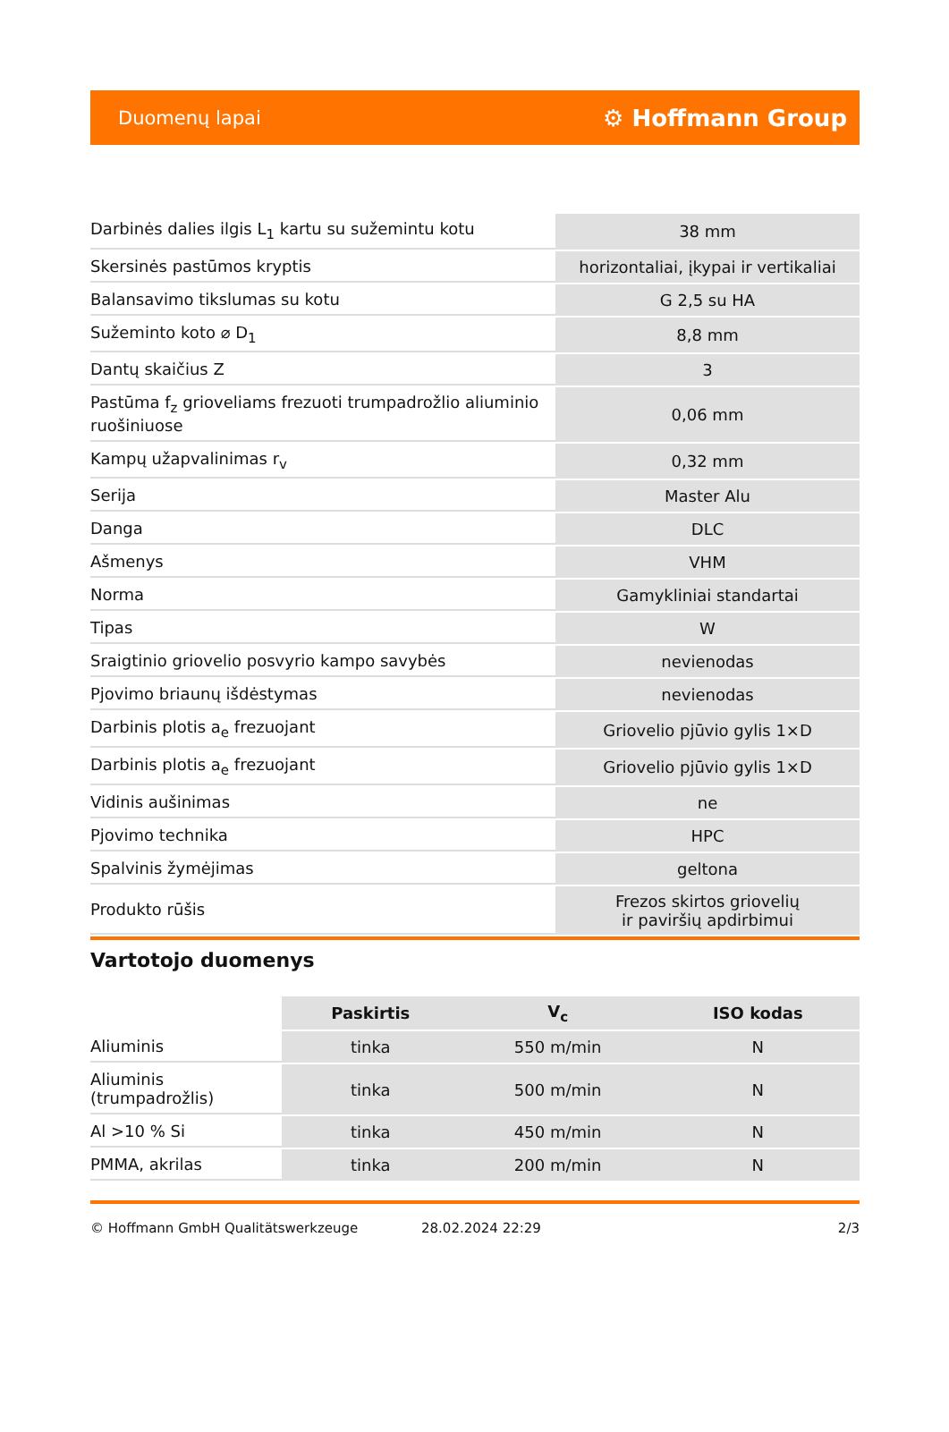Duomenų lapai ⚙ Hoffmann Group
| Darbinės dalies ilgis L<sub>1</sub> kartu su sužemintu kotu | 38 mm |
| Skersinės pastūmos kryptis | horizontaliai, įkypai ir vertikaliai |
| Balansavimo tikslumas su kotu | G 2,5 su HA |
| Sužeminto koto ⌀ D<sub>1</sub> | 8,8 mm |
| Dantų skaičius Z | 3 |
| Pastūma f<sub>z</sub> grioveliams frezuoti trumpadrožlio aliuminio ruošiniuose | 0,06 mm |
| Kampų užapvalinimas r<sub>v</sub> | 0,32 mm |
| Serija | Master Alu |
| Danga | DLC |
| Ašmenys | VHM |
| Norma | Gamykliniai standartai |
| Tipas | W |
| Sraigtinio griovelio posvyrio kampo savybės | nevienodas |
| Pjovimo briaunų išdėstymas | nevienodas |
| Darbinis plotis a<sub>e</sub> frezuojant | Griovelio pjūvio gylis 1×D |
| Darbinis plotis a<sub>e</sub> frezuojant | Griovelio pjūvio gylis 1×D |
| Vidinis aušinimas | ne |
| Pjovimo technika | HPC |
| Spalvinis žymėjimas | geltona |
| Produkto rūšis | Frezos skirtos griovelių ir paviršių apdirbimui |
Vartotojo duomenys
| | Paskirtis | V<sub>c</sub> | ISO kodas |
| --- | --- | --- | --- |
| Aliuminis | tinka | 550 m/min | N |
| Aliuminis (trumpadrožlis) | tinka | 500 m/min | N |
| Al >10 % Si | tinka | 450 m/min | N |
| PMMA, akrilas | tinka | 200 m/min | N |
© Hoffmann GmbH Qualitätswerkzeuge 28.02.2024 22:29 2/3